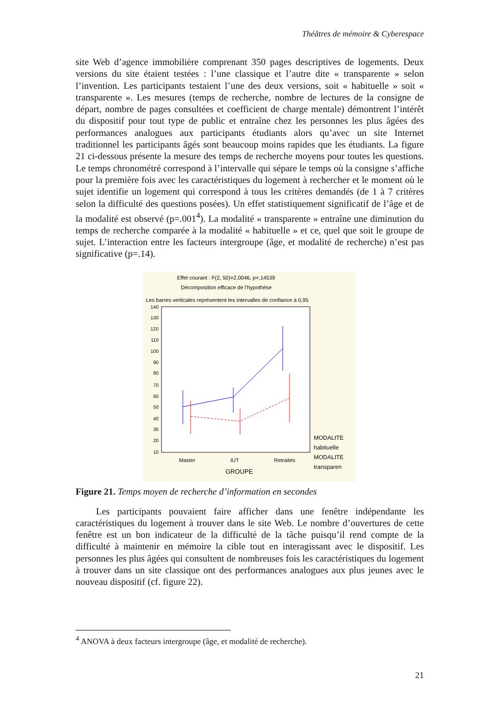Théâtres de mémoire & Cyberespace
site Web d’agence immobilière comprenant 350 pages descriptives de logements. Deux versions du site étaient testées : l’une classique et l’autre dite « transparente » selon l’invention. Les participants testaient l’une des deux versions, soit « habituelle » soit « transparente ». Les mesures (temps de recherche, nombre de lectures de la consigne de départ, nombre de pages consultées et coefficient de charge mentale) démontrent l’intérêt du dispositif pour tout type de public et entraîne chez les personnes les plus âgées des performances analogues aux participants étudiants alors qu’avec un site Internet traditionnel les participants âgés sont beaucoup moins rapides que les étudiants. La figure 21 ci-dessous présente la mesure des temps de recherche moyens pour toutes les questions. Le temps chronométré correspond à l’intervalle qui sépare le temps où la consigne s’affiche pour la première fois avec les caractéristiques du logement à rechercher et le moment où le sujet identifie un logement qui correspond à tous les critères demandés (de 1 à 7 critères selon la difficulté des questions posées). Un effet statistiquement significatif de l’âge et de la modalité est observé (p=.001<sup>4</sup>). La modalité « transparente » entraîne une diminution du temps de recherche comparée à la modalité « habituelle » et ce, quel que soit le groupe de sujet. L’interaction entre les facteurs intergroupe (âge, et modalité de recherche) n’est pas significative (p=.14).
Effet courant : F(2, 50)=2,0046, p=,14539
Décomposition efficace de l'hypothèse
Les barres verticales représentent les intervalles de confiance à 0,95
140
130
120
110
100
90
80
70
60
50
40
30
20
10
Master
IUT
Retraités
GROUPE
MODALITE
habituelle
MODALITE
transparen
Figure 21. Temps moyen de recherche d’information en secondes
Les participants pouvaient faire afficher dans une fenêtre indépendante les caractéristiques du logement à trouver dans le site Web. Le nombre d’ouvertures de cette fenêtre est un bon indicateur de la difficulté de la tâche puisqu’il rend compte de la difficulté à maintenir en mémoire la cible tout en interagissant avec le dispositif. Les personnes les plus âgées qui consultent de nombreuses fois les caractéristiques du logement à trouver dans un site classique ont des performances analogues aux plus jeunes avec le nouveau dispositif (cf. figure 22).
<sup>4</sup> ANOVA à deux facteurs intergroupe (âge, et modalité de recherche).
21